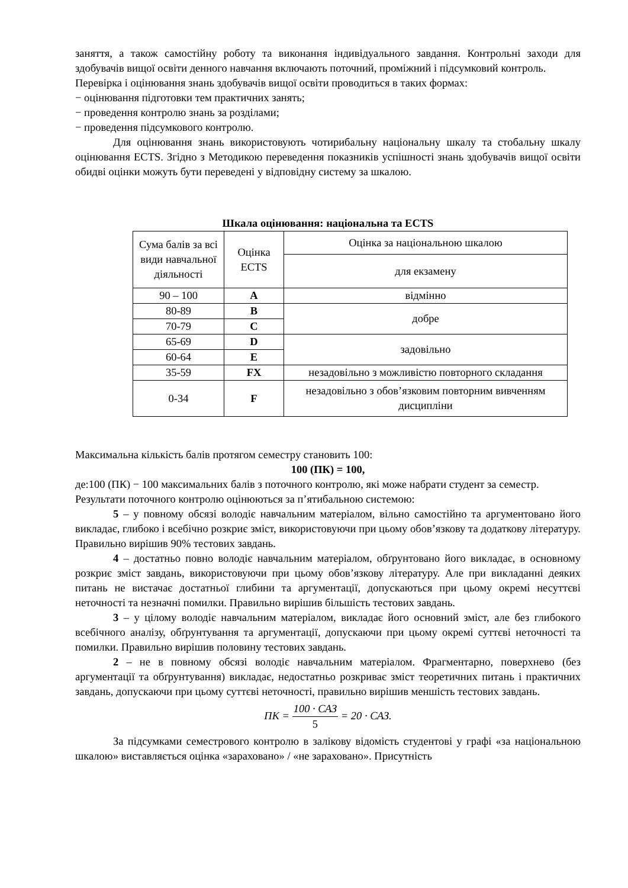заняття, а також самостійну роботу та виконання індивідуального завдання. Контрольні заходи для здобувачів вищої освіти денного навчання включають поточний, проміжний і підсумковий контроль.
Перевірка і оцінювання знань здобувачів вищої освіти проводиться в таких формах:
− оцінювання підготовки тем практичних занять;
− проведення контролю знань за розділами;
− проведення підсумкового контролю.
Для оцінювання знань використовують чотирибальну національну шкалу та стобальну шкалу оцінювання ECTS. Згідно з Методикою переведення показників успішності знань здобувачів вищої освіти обидві оцінки можуть бути переведені у відповідну систему за шкалою.
Шкала оцінювання: національна та ECTS
| Сума балів за всі види навчальної діяльності | Оцінка ECTS | Оцінка за національною шкалою |
| | | для екзамену |
| 90 – 100 | A | відмінно |
| 80-89 | B | добре |
| 70-79 | C | |
| 65-69 | D | задовільно |
| 60-64 | E | |
| 35-59 | FX | незадовільно з можливістю повторного складання |
| 0-34 | F | незадовільно з обов’язковим повторним вивченням дисципліни |
Максимальна кількість балів протягом семестру становить 100:
100 (ПК) = 100,
де:100 (ПК) − 100 максимальних балів з поточного контролю, які може набрати студент за семестр.
Результати поточного контролю оцінюються за п’ятибальною системою:
5 – у повному обсязі володіє навчальним матеріалом, вільно самостійно та аргументовано його викладає, глибоко і всебічно розкриє зміст, використовуючи при цьому обов’язкову та додаткову літературу. Правильно вирішив 90% тестових завдань.
4 – достатньо повно володіє навчальним матеріалом, обґрунтовано його викладає, в основному розкриє зміст завдань, використовуючи при цьому обов’язкову літературу. Але при викладанні деяких питань не вистачає достатньої глибини та аргументації, допускаються при цьому окремі несуттєві неточності та незначні помилки. Правильно вирішив більшість тестових завдань.
3 – у цілому володіє навчальним матеріалом, викладає його основний зміст, але без глибокого всебічного аналізу, обґрунтування та аргументації, допускаючи при цьому окремі суттєві неточності та помилки. Правильно вирішив половину тестових завдань.
2 – не в повному обсязі володіє навчальним матеріалом. Фрагментарно, поверхнево (без аргументації та обґрунтування) викладає, недостатньо розкриває зміст теоретичних питань і практичних завдань, допускаючи при цьому суттєві неточності, правильно вирішив меншість тестових завдань.
ПК = 100 · САЗ 5 = 20 · САЗ.
За підсумками семестрового контролю в залікову відомість студентові у графі «за національною шкалою» виставляється оцінка «зараховано» / «не зараховано». Присутність